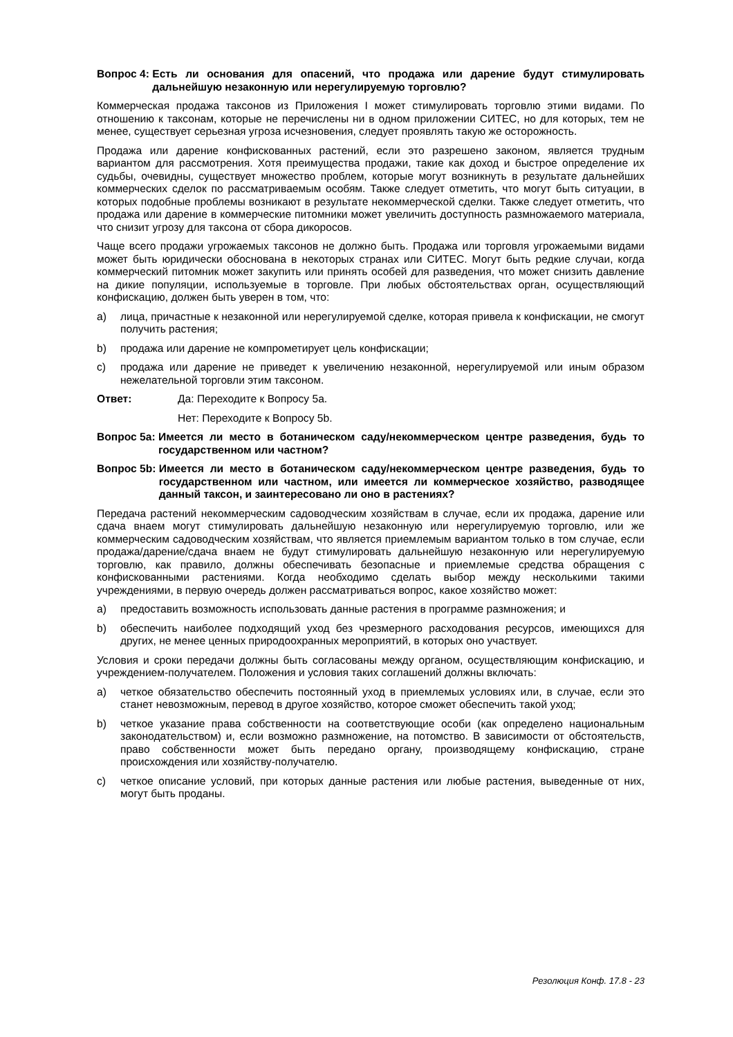Вопрос 4: Есть ли основания для опасений, что продажа или дарение будут стимулировать дальнейшую незаконную или нерегулируемую торговлю?
Коммерческая продажа таксонов из Приложения I может стимулировать торговлю этими видами. По отношению к таксонам, которые не перечислены ни в одном приложении СИТЕС, но для которых, тем не менее, существует серьезная угроза исчезновения, следует проявлять такую же осторожность.
Продажа или дарение конфискованных растений, если это разрешено законом, является трудным вариантом для рассмотрения. Хотя преимущества продажи, такие как доход и быстрое определение их судьбы, очевидны, существует множество проблем, которые могут возникнуть в результате дальнейших коммерческих сделок по рассматриваемым особям. Также следует отметить, что могут быть ситуации, в которых подобные проблемы возникают в результате некоммерческой сделки. Также следует отметить, что продажа или дарение в коммерческие питомники может увеличить доступность размножаемого материала, что снизит угрозу для таксона от сбора дикоросов.
Чаще всего продажи угрожаемых таксонов не должно быть. Продажа или торговля угрожаемыми видами может быть юридически обоснована в некоторых странах или СИТЕС. Могут быть редкие случаи, когда коммерческий питомник может закупить или принять особей для разведения, что может снизить давление на дикие популяции, используемые в торговле. При любых обстоятельствах орган, осуществляющий конфискацию, должен быть уверен в том, что:
a) лица, причастные к незаконной или нерегулируемой сделке, которая привела к конфискации, не смогут получить растения;
b) продажа или дарение не компрометирует цель конфискации;
c) продажа или дарение не приведет к увеличению незаконной, нерегулируемой или иным образом нежелательной торговли этим таксоном.
Ответ: Да: Переходите к Вопросу 5a.
Нет: Переходите к Вопросу 5b.
Вопрос 5a: Имеется ли место в ботаническом саду/некоммерческом центре разведения, будь то государственном или частном?
Вопрос 5b: Имеется ли место в ботаническом саду/некоммерческом центре разведения, будь то государственном или частном, или имеется ли коммерческое хозяйство, разводящее данный таксон, и заинтересовано ли оно в растениях?
Передача растений некоммерческим садоводческим хозяйствам в случае, если их продажа, дарение или сдача внаем могут стимулировать дальнейшую незаконную или нерегулируемую торговлю, или же коммерческим садоводческим хозяйствам, что является приемлемым вариантом только в том случае, если продажа/дарение/сдача внаем не будут стимулировать дальнейшую незаконную или нерегулируемую торговлю, как правило, должны обеспечивать безопасные и приемлемые средства обращения с конфискованными растениями. Когда необходимо сделать выбор между несколькими такими учреждениями, в первую очередь должен рассматриваться вопрос, какое хозяйство может:
a) предоставить возможность использовать данные растения в программе размножения; и
b) обеспечить наиболее подходящий уход без чрезмерного расходования ресурсов, имеющихся для других, не менее ценных природоохранных мероприятий, в которых оно участвует.
Условия и сроки передачи должны быть согласованы между органом, осуществляющим конфискацию, и учреждением-получателем. Положения и условия таких соглашений должны включать:
a) четкое обязательство обеспечить постоянный уход в приемлемых условиях или, в случае, если это станет невозможным, перевод в другое хозяйство, которое сможет обеспечить такой уход;
b) четкое указание права собственности на соответствующие особи (как определено национальным законодательством) и, если возможно размножение, на потомство. В зависимости от обстоятельств, право собственности может быть передано органу, производящему конфискацию, стране происхождения или хозяйству-получателю.
c) четкое описание условий, при которых данные растения или любые растения, выведенные от них, могут быть проданы.
Резолюция Конф. 17.8 - 23